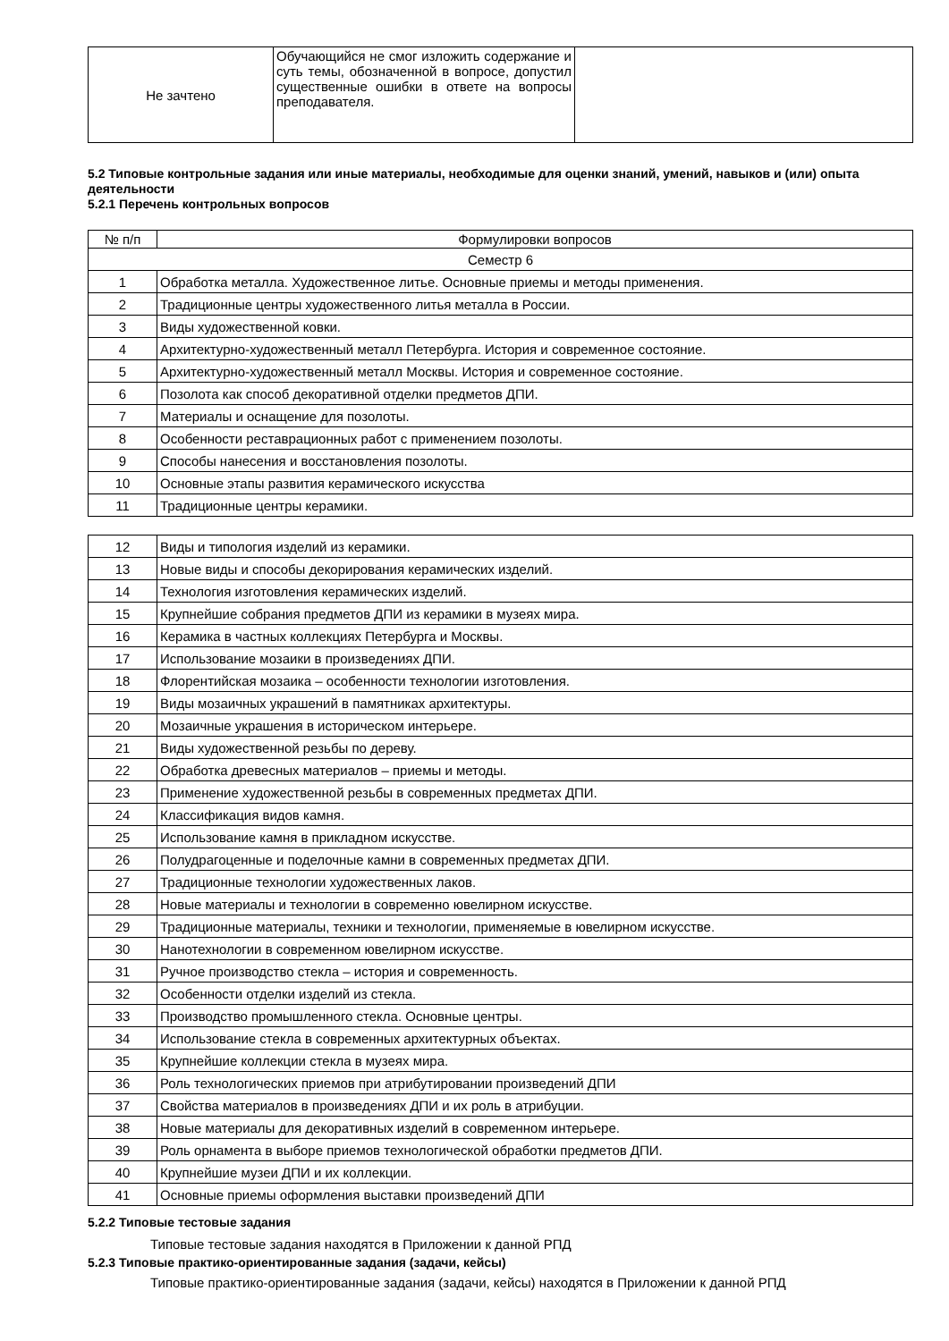| Не зачтено | Обучающийся не смог изложить содержание и суть темы, обозначенной в вопросе, допустил существенные ошибки в ответе на вопросы преподавателя. | |
5.2 Типовые контрольные задания или иные материалы, необходимые для оценки знаний, умений, навыков и (или) опыта деятельности
5.2.1 Перечень контрольных вопросов
| № п/п | Формулировки вопросов |
| --- | --- |
| Семестр 6 | |
| 1 | Обработка металла. Художественное литье. Основные приемы и методы применения. |
| 2 | Традиционные центры художественного литья металла в России. |
| 3 | Виды художественной ковки. |
| 4 | Архитектурно-художественный металл Петербурга. История и современное состояние. |
| 5 | Архитектурно-художественный металл Москвы. История и современное состояние. |
| 6 | Позолота как способ декоративной отделки предметов ДПИ. |
| 7 | Материалы и оснащение для позолоты. |
| 8 | Особенности реставрационных работ с применением позолоты. |
| 9 | Способы нанесения и восстановления позолоты. |
| 10 | Основные этапы развития керамического искусства |
| 11 | Традиционные центры керамики. |
| 12 | Виды и типология изделий из керамики. |
| 13 | Новые виды и способы декорирования керамических изделий. |
| 14 | Технология изготовления керамических изделий. |
| 15 | Крупнейшие собрания предметов ДПИ из керамики в музеях мира. |
| 16 | Керамика в частных коллекциях Петербурга и Москвы. |
| 17 | Использование мозаики в произведениях ДПИ. |
| 18 | Флорентийская мозаика – особенности технологии изготовления. |
| 19 | Виды мозаичных украшений в памятниках архитектуры. |
| 20 | Мозаичные украшения в историческом интерьере. |
| 21 | Виды художественной резьбы по дереву. |
| 22 | Обработка древесных материалов – приемы и методы. |
| 23 | Применение художественной резьбы в современных предметах ДПИ. |
| 24 | Классификация видов камня. |
| 25 | Использование камня в прикладном искусстве. |
| 26 | Полудрагоценные и поделочные камни в современных предметах ДПИ. |
| 27 | Традиционные технологии художественных лаков. |
| 28 | Новые материалы и технологии в современно ювелирном искусстве. |
| 29 | Традиционные материалы, техники и технологии, применяемые в ювелирном искусстве. |
| 30 | Нанотехнологии в современном ювелирном искусстве. |
| 31 | Ручное производство стекла – история и современность. |
| 32 | Особенности отделки изделий из стекла. |
| 33 | Производство промышленного стекла. Основные центры. |
| 34 | Использование стекла в современных архитектурных объектах. |
| 35 | Крупнейшие коллекции стекла в музеях мира. |
| 36 | Роль технологических приемов при атрибутировании произведений ДПИ |
| 37 | Свойства материалов в произведениях ДПИ и их роль в атрибуции. |
| 38 | Новые материалы для декоративных изделий в современном интерьере. |
| 39 | Роль орнамента в выборе приемов технологической обработки предметов ДПИ. |
| 40 | Крупнейшие музеи ДПИ и их коллекции. |
| 41 | Основные приемы оформления выставки произведений ДПИ |
5.2.2 Типовые тестовые задания
Типовые тестовые задания находятся в Приложении к данной РПД
5.2.3 Типовые практико-ориентированные задания (задачи, кейсы)
Типовые практико-ориентированные задания (задачи, кейсы) находятся в Приложении к данной РПД